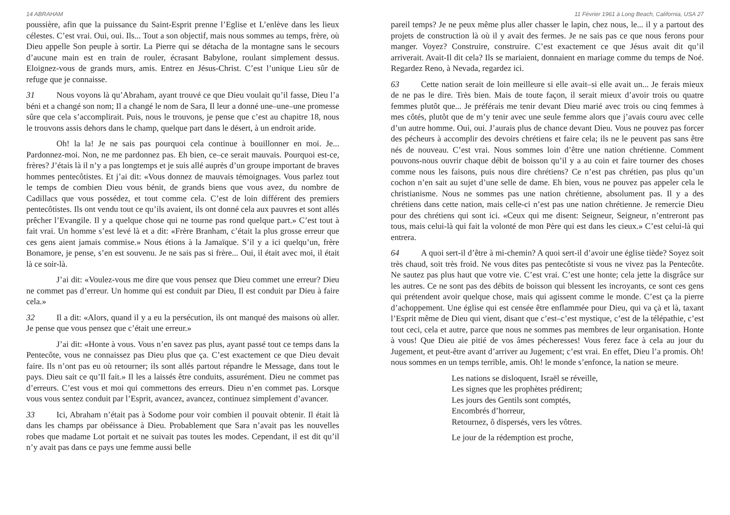14 ABRAHAM
poussière, afin que la puissance du Saint-Esprit prenne l’Eglise et L’enlève dans les lieux célestes. C’est vrai. Oui, oui. Ils... Tout a son objectif, mais nous sommes au temps, frère, où Dieu appelle Son peuple à sortir. La Pierre qui se détacha de la montagne sans le secours d’aucune main est en train de rouler, écrasant Babylone, roulant simplement dessus. Eloignez-vous de grands murs, amis. Entrez en Jésus-Christ. C’est l’unique Lieu sûr de refuge que je connaisse.
31 Nous voyons là qu’Abraham, ayant trouvé ce que Dieu voulait qu’il fasse, Dieu l’a béni et a changé son nom; Il a changé le nom de Sara, Il leur a donné une–une–une promesse sûre que cela s’accomplirait. Puis, nous le trouvons, je pense que c’est au chapitre 18, nous le trouvons assis dehors dans le champ, quelque part dans le désert, à un endroit aride.
Oh! la la! Je ne sais pas pourquoi cela continue à bouillonner en moi. Je... Pardonnez-moi. Non, ne me pardonnez pas. Eh bien, ce–ce serait mauvais. Pourquoi est-ce, frères? J’étais là il n’y a pas longtemps et je suis allé auprès d’un groupe important de braves hommes pentecôtistes. Et j’ai dit: «Vous donnez de mauvais témoignages. Vous parlez tout le temps de combien Dieu vous bénit, de grands biens que vous avez, du nombre de Cadillacs que vous possédez, et tout comme cela. C’est de loin différent des premiers pentecôtistes. Ils ont vendu tout ce qu’ils avaient, ils ont donné cela aux pauvres et sont allés prêcher l’Evangile. Il y a quelque chose qui ne tourne pas rond quelque part.» C’est tout à fait vrai. Un homme s’est levé là et a dit: «Frère Branham, c’était la plus grosse erreur que ces gens aient jamais commise.» Nous étions à la Jamaïque. S’il y a ici quelqu’un, frère Bonamore, je pense, s’en est souvenu. Je ne sais pas si frère... Oui, il était avec moi, il était là ce soir-là.
J’ai dit: «Voulez-vous me dire que vous pensez que Dieu commet une erreur? Dieu ne commet pas d’erreur. Un homme qui est conduit par Dieu, Il est conduit par Dieu à faire cela.»
32 Il a dit: «Alors, quand il y a eu la persécution, ils ont manqué des maisons où aller. Je pense que vous pensez que c’était une erreur.»
J’ai dit: «Honte à vous. Vous n’en savez pas plus, ayant passé tout ce temps dans la Pentecôte, vous ne connaissez pas Dieu plus que ça. C’est exactement ce que Dieu devait faire. Ils n’ont pas eu où retourner; ils sont allés partout répandre le Message, dans tout le pays. Dieu sait ce qu’Il fait.» Il les a laissés être conduits, assurément. Dieu ne commet pas d’erreurs. C’est vous et moi qui commettons des erreurs. Dieu n’en commet pas. Lorsque vous vous sentez conduit par l’Esprit, avancez, avancez, continuez simplement d’avancer.
33 Ici, Abraham n’était pas à Sodome pour voir combien il pouvait obtenir. Il était là dans les champs par obéissance à Dieu. Probablement que Sara n’avait pas les nouvelles robes que madame Lot portait et ne suivait pas toutes les modes. Cependant, il est dit qu’il n’y avait pas dans ce pays une femme aussi belle
11 Février 1961 à Long Beach, California, USA 27
pareil temps? Je ne peux même plus aller chasser le lapin, chez nous, le... il y a partout des projets de construction là où il y avait des fermes. Je ne sais pas ce que nous ferons pour manger. Voyez? Construire, construire. C’est exactement ce que Jésus avait dit qu’il arriverait. Avait-Il dit cela? Ils se mariaient, donnaient en mariage comme du temps de Noé. Regardez Reno, à Nevada, regardez ici.
63 Cette nation serait de loin meilleure si elle avait–si elle avait un... Je ferais mieux de ne pas le dire. Très bien. Mais de toute façon, il serait mieux d’avoir trois ou quatre femmes plutôt que... Je préférais me tenir devant Dieu marié avec trois ou cinq femmes à mes côtés, plutôt que de m’y tenir avec une seule femme alors que j’avais couru avec celle d’un autre homme. Oui, oui. J’aurais plus de chance devant Dieu. Vous ne pouvez pas forcer des pécheurs à accomplir des devoirs chrétiens et faire cela; ils ne le peuvent pas sans être nés de nouveau. C’est vrai. Nous sommes loin d’être une nation chrétienne. Comment pouvons-nous ouvrir chaque débit de boisson qu’il y a au coin et faire tourner des choses comme nous les faisons, puis nous dire chrétiens? Ce n’est pas chrétien, pas plus qu’un cochon n’en sait au sujet d’une selle de dame. Eh bien, vous ne pouvez pas appeler cela le christianisme. Nous ne sommes pas une nation chrétienne, absolument pas. Il y a des chrétiens dans cette nation, mais celle-ci n’est pas une nation chrétienne. Je remercie Dieu pour des chrétiens qui sont ici. «Ceux qui me disent: Seigneur, Seigneur, n’entreront pas tous, mais celui-là qui fait la volonté de mon Père qui est dans les cieux.» C’est celui-là qui entrera.
64 A quoi sert-il d’être à mi-chemin? A quoi sert-il d’avoir une église tiède? Soyez soit très chaud, soit très froid. Ne vous dites pas pentecôtiste si vous ne vivez pas la Pentecôte. Ne sautez pas plus haut que votre vie. C’est vrai. C’est une honte; cela jette la disgrâce sur les autres. Ce ne sont pas des débits de boisson qui blessent les incroyants, ce sont ces gens qui prétendent avoir quelque chose, mais qui agissent comme le monde. C’est ça la pierre d’achoppement. Une église qui est censée être enflammée pour Dieu, qui va çà et là, taxant l’Esprit même de Dieu qui vient, disant que c’est–c’est mystique, c’est de la télépathie, c’est tout ceci, cela et autre, parce que nous ne sommes pas membres de leur organisation. Honte à vous! Que Dieu aie pitié de vos âmes pécheresses! Vous ferez face à cela au jour du Jugement, et peut-être avant d’arriver au Jugement; c’est vrai. En effet, Dieu l’a promis. Oh! nous sommes en un temps terrible, amis. Oh! le monde s’enfonce, la nation se meure.
Les nations se disloquent, Israël se réveille,
Les signes que les prophètes prédirent;
Les jours des Gentils sont comptés,
Encombrés d’horreur,
Retournez, ô dispersés, vers les vôtres.
Le jour de la rédemption est proche,